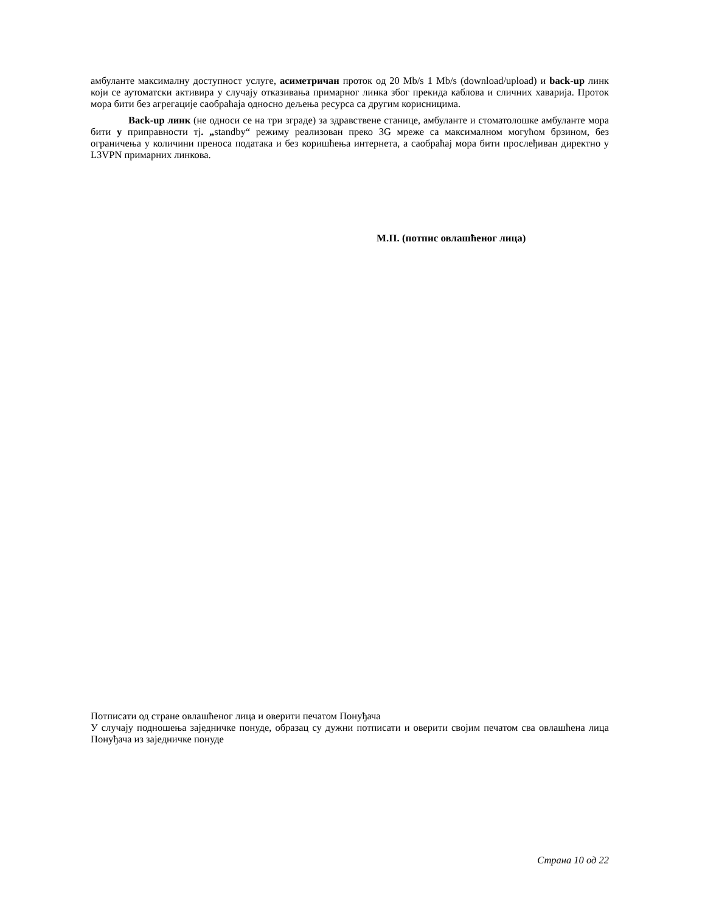амбуланте максималну доступност услуге, асиметричан проток од 20 Mb/s 1 Mb/s (download/upload) и back-up линк који се аутоматски активира у случају отказивања примарног линка због прекида каблова и сличних хаварија. Проток мора бити без агрегације саобраћаја односно дељења ресурса са другим корисницима.
Back-up линк (не односи се на три зграде) за здравствене станице, амбуланте и стоматолошке амбуланте мора бити у приправности тј. „standby“ режиму реализован преко 3G мреже са максималном могућом брзином, без ограничења у количини преноса података и без коришћења интернета, а саобраћај мора бити прослеђиван директно у L3VPN примарних линкова.
М.П. (потпис овлашћеног лица)
Потписати од стране овлашћеног лица и оверити печатом Понуђача
У случају подношења заједничке понуде, образац су дужни потписати и оверити својим печатом сва овлашћена лица Понуђача из заједничке понуде
Страна 10 од 22